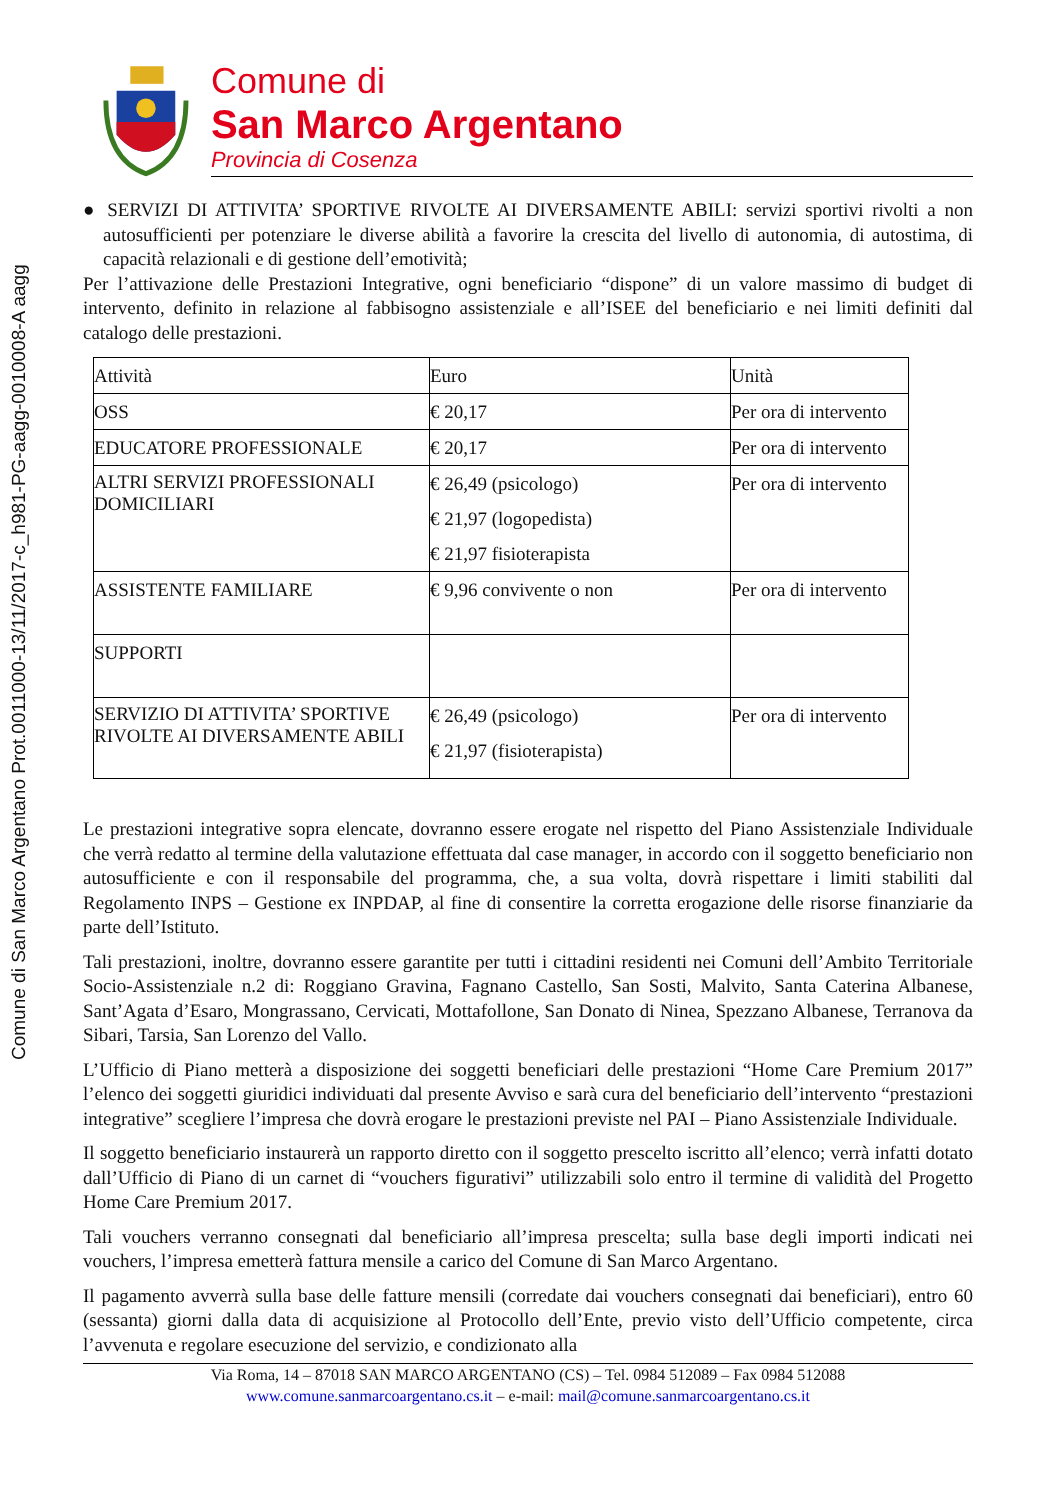Comune di San Marco Argentano Prot.0011000-13/11/2017-c_h981-PG-aagg-0010008-A aagg
Comune di
San Marco Argentano
Provincia di Cosenza
● SERVIZI DI ATTIVITA’ SPORTIVE RIVOLTE AI DIVERSAMENTE ABILI: servizi sportivi rivolti a non autosufficienti per potenziare le diverse abilità a favorire la crescita del livello di autonomia, di autostima, di capacità relazionali e di gestione dell’emotività;
Per l’attivazione delle Prestazioni Integrative, ogni beneficiario “dispone” di un valore massimo di budget di intervento, definito in relazione al fabbisogno assistenziale e all’ISEE del beneficiario e nei limiti definiti dal catalogo delle prestazioni.
| Attività | Euro | Unità |
| OSS | € 20,17 | Per ora di intervento |
| EDUCATORE PROFESSIONALE | € 20,17 | Per ora di intervento |
| ALTRI SERVIZI PROFESSIONALI DOMICILIARI | € 26,49 (psicologo) € 21,97 (logopedista) € 21,97 fisioterapista | Per ora di intervento |
| ASSISTENTE FAMILIARE | € 9,96 convivente o non | Per ora di intervento |
| SUPPORTI | | |
| SERVIZIO DI ATTIVITA’ SPORTIVE RIVOLTE AI DIVERSAMENTE ABILI | € 26,49 (psicologo) € 21,97 (fisioterapista) | Per ora di intervento |
Le prestazioni integrative sopra elencate, dovranno essere erogate nel rispetto del Piano Assistenziale Individuale che verrà redatto al termine della valutazione effettuata dal case manager, in accordo con il soggetto beneficiario non autosufficiente e con il responsabile del programma, che, a sua volta, dovrà rispettare i limiti stabiliti dal Regolamento INPS – Gestione ex INPDAP, al fine di consentire la corretta erogazione delle risorse finanziarie da parte dell’Istituto.
Tali prestazioni, inoltre, dovranno essere garantite per tutti i cittadini residenti nei Comuni dell’Ambito Territoriale Socio-Assistenziale n.2 di: Roggiano Gravina, Fagnano Castello, San Sosti, Malvito, Santa Caterina Albanese, Sant’Agata d’Esaro, Mongrassano, Cervicati, Mottafollone, San Donato di Ninea, Spezzano Albanese, Terranova da Sibari, Tarsia, San Lorenzo del Vallo.
L’Ufficio di Piano metterà a disposizione dei soggetti beneficiari delle prestazioni “Home Care Premium 2017” l’elenco dei soggetti giuridici individuati dal presente Avviso e sarà cura del beneficiario dell’intervento “prestazioni integrative” scegliere l’impresa che dovrà erogare le prestazioni previste nel PAI – Piano Assistenziale Individuale.
Il soggetto beneficiario instaurerà un rapporto diretto con il soggetto prescelto iscritto all’elenco; verrà infatti dotato dall’Ufficio di Piano di un carnet di “vouchers figurativi” utilizzabili solo entro il termine di validità del Progetto Home Care Premium 2017.
Tali vouchers verranno consegnati dal beneficiario all’impresa prescelta; sulla base degli importi indicati nei vouchers, l’impresa emetterà fattura mensile a carico del Comune di San Marco Argentano.
Il pagamento avverrà sulla base delle fatture mensili (corredate dai vouchers consegnati dai beneficiari), entro 60 (sessanta) giorni dalla data di acquisizione al Protocollo dell’Ente, previo visto dell’Ufficio competente, circa l’avvenuta e regolare esecuzione del servizio, e condizionato alla
Via Roma, 14 – 87018 SAN MARCO ARGENTANO (CS) – Tel. 0984 512089 – Fax 0984 512088
www.comune.sanmarcoargentano.cs.it – e-mail: mail@comune.sanmarcoargentano.cs.it